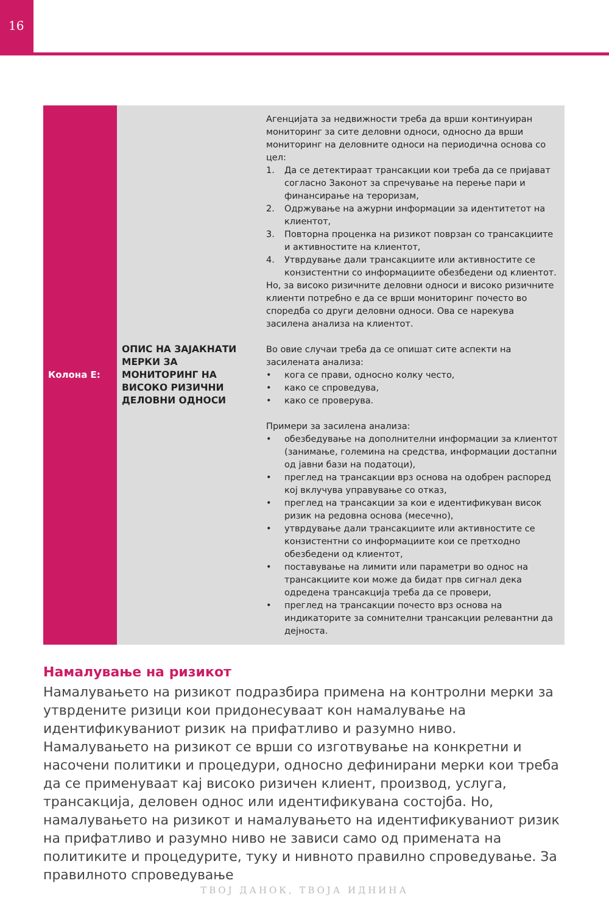16
| Колона Е: | ОПИС НА ЗАЈАКНАТИ МЕРКИ ЗА МОНИТОРИНГ НА ВИСОКО РИЗИЧНИ ДЕЛОВНИ ОДНОСИ | Агенцијата за недвижности треба да врши континуиран мониторинг за сите деловни односи, односно да врши мониторинг на деловните односи на периодична основа со цел: 1. Да се детектираат трансакции кои треба да се пријават согласно Законот за спречување на перење пари и финансирање на тероризам, 2. Одржување на ажурни информации за идентитетот на клиентот, 3. Повторна проценка на ризикот поврзан со трансакциите и активностите на клиентот, 4. Утврдување дали трансакциите или активностите се конзистентни со информациите обезбедени од клиентот. Но, за високо ризичните деловни односи и високо ризичните клиенти потребно е да се врши мониторинг почесто во споредба со други деловни односи. Ова се нарекува засилена анализа на клиентот. Во овие случаи треба да се опишат сите аспекти на засилената анализа: • кога се прави, односно колку често, • како се спроведува, • како се проверува. Примери за засилена анализа: • обезбедување на дополнителни информации за клиентот (занимање, големина на средства, информации достапни од јавни бази на податоци), • преглед на трансакции врз основа на одобрен распоред кој вклучува управување со отказ, • преглед на трансакции за кои е идентификуван висок ризик на редовна основа (месечно), • утврдување дали трансакциите или активностите се конзистентни со информациите кои се претходно обезбедени од клиентот, • поставување на лимити или параметри во однос на трансакциите кои може да бидат прв сигнал дека одредена трансакција треба да се провери, • преглед на трансакции почесто врз основа на индикаторите за сомнителни трансакции релевантни да дејноста. |
Намалување на ризикот
Намалувањето на ризикот подразбира примена на контролни мерки за утврдените ризици кои придонесуваат кон намалување на идентификуваниот ризик на прифатливо и разумно ниво.
Намалувањето на ризикот се врши со изготвување на конкретни и насочени политики и процедури, односно дефинирани мерки кои треба да се применуваат кај високо ризичен клиент, производ, услуга, трансакција, деловен однос или идентификувана состојба. Но, намалувањето на ризикот и намалувањето на идентификуваниот ризик на прифатливо и разумно ниво не зависи само од примената на политиките и процедурите, туку и нивното правилно спроведување. За правилното спроведување
ТВОЈ ДАНОК, ТВОЈА ИДНИНА